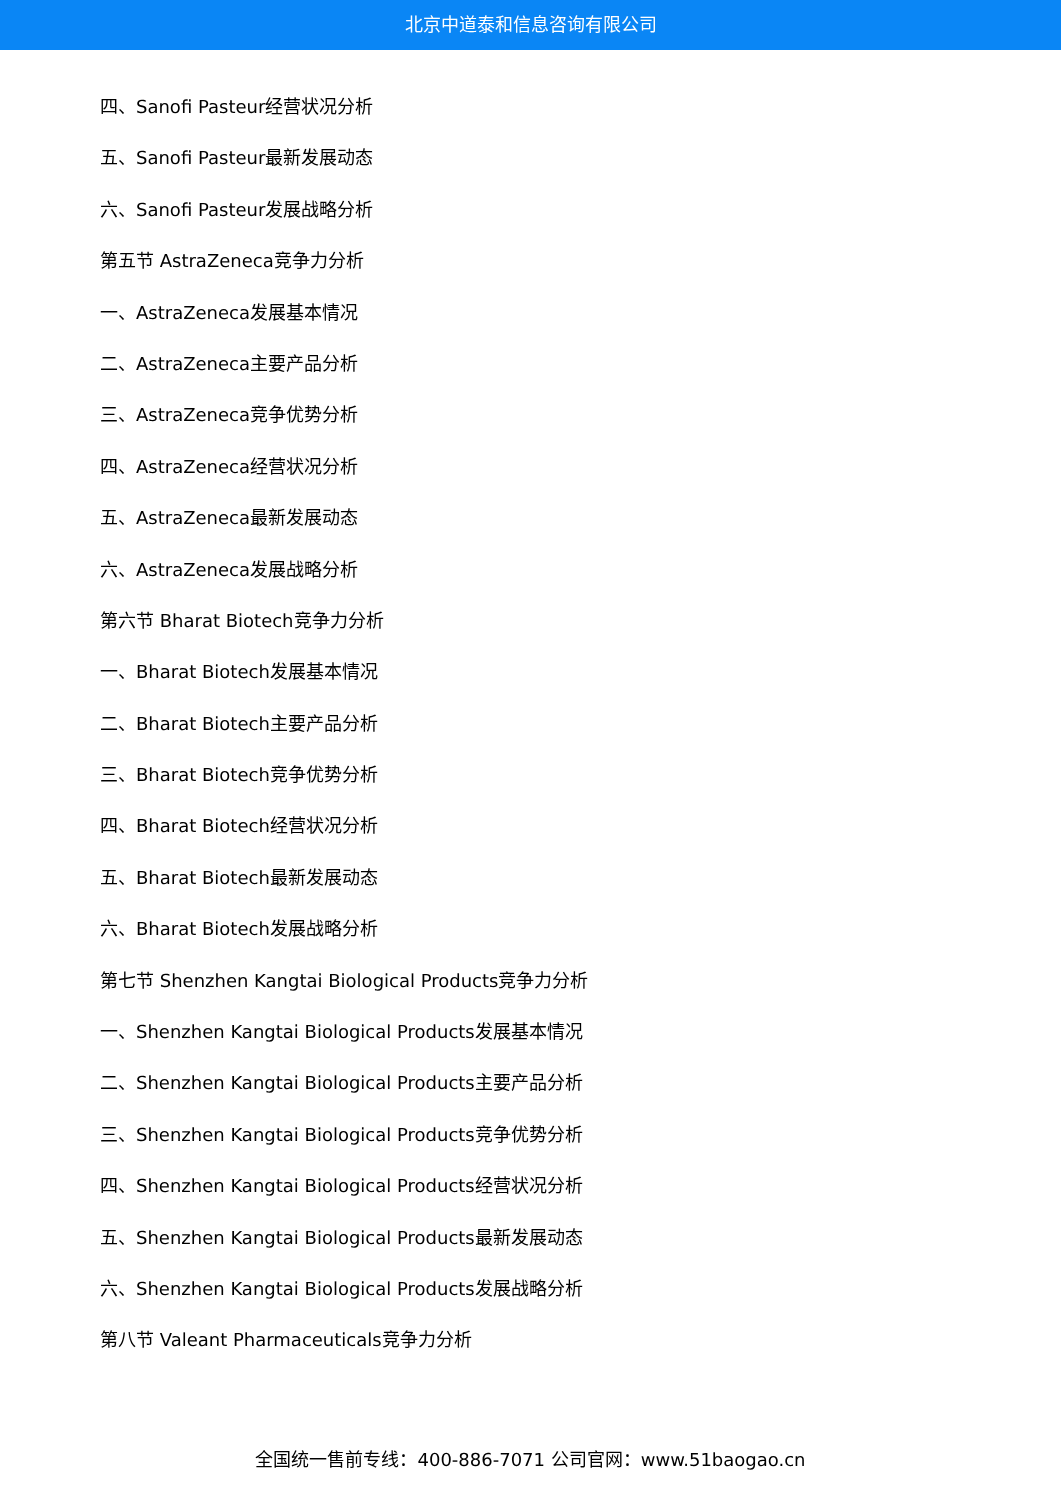北京中道泰和信息咨询有限公司
四、Sanofi Pasteur经营状况分析
五、Sanofi Pasteur最新发展动态
六、Sanofi Pasteur发展战略分析
第五节 AstraZeneca竞争力分析
一、AstraZeneca发展基本情况
二、AstraZeneca主要产品分析
三、AstraZeneca竞争优势分析
四、AstraZeneca经营状况分析
五、AstraZeneca最新发展动态
六、AstraZeneca发展战略分析
第六节 Bharat Biotech竞争力分析
一、Bharat Biotech发展基本情况
二、Bharat Biotech主要产品分析
三、Bharat Biotech竞争优势分析
四、Bharat Biotech经营状况分析
五、Bharat Biotech最新发展动态
六、Bharat Biotech发展战略分析
第七节 Shenzhen Kangtai Biological Products竞争力分析
一、Shenzhen Kangtai Biological Products发展基本情况
二、Shenzhen Kangtai Biological Products主要产品分析
三、Shenzhen Kangtai Biological Products竞争优势分析
四、Shenzhen Kangtai Biological Products经营状况分析
五、Shenzhen Kangtai Biological Products最新发展动态
六、Shenzhen Kangtai Biological Products发展战略分析
第八节 Valeant Pharmaceuticals竞争力分析
全国统一售前专线：400-886-7071 公司官网：www.51baogao.cn